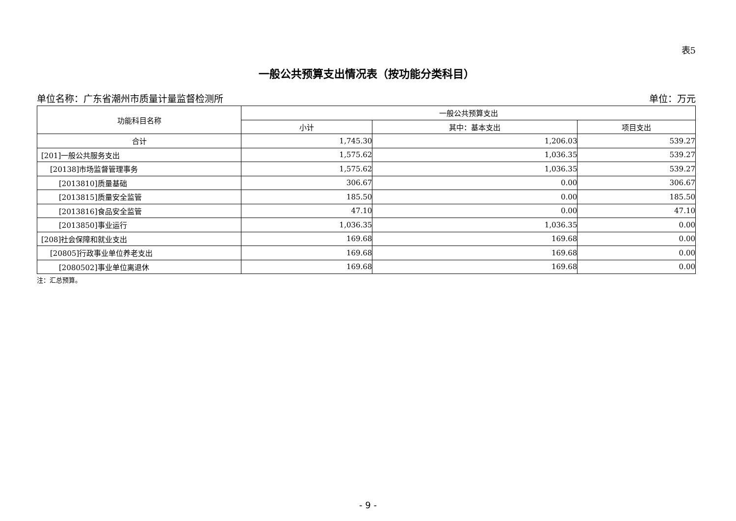表5
一般公共预算支出情况表（按功能分类科目）
单位名称：广东省潮州市质量计量监督检测所 单位：万元
| 功能科目名称 | 一般公共预算支出 | | |
| --- | --- | --- | --- |
| | 小计 | 其中：基本支出 | 项目支出 |
| 合计 | 1,745.30 | 1,206.03 | 539.27 |
| [201]一般公共服务支出 | 1,575.62 | 1,036.35 | 539.27 |
| [20138]市场监督管理事务 | 1,575.62 | 1,036.35 | 539.27 |
| [2013810]质量基础 | 306.67 | 0.00 | 306.67 |
| [2013815]质量安全监管 | 185.50 | 0.00 | 185.50 |
| [2013816]食品安全监管 | 47.10 | 0.00 | 47.10 |
| [2013850]事业运行 | 1,036.35 | 1,036.35 | 0.00 |
| [208]社会保障和就业支出 | 169.68 | 169.68 | 0.00 |
| [20805]行政事业单位养老支出 | 169.68 | 169.68 | 0.00 |
| [2080502]事业单位离退休 | 169.68 | 169.68 | 0.00 |
注：汇总预算。
- 9 -